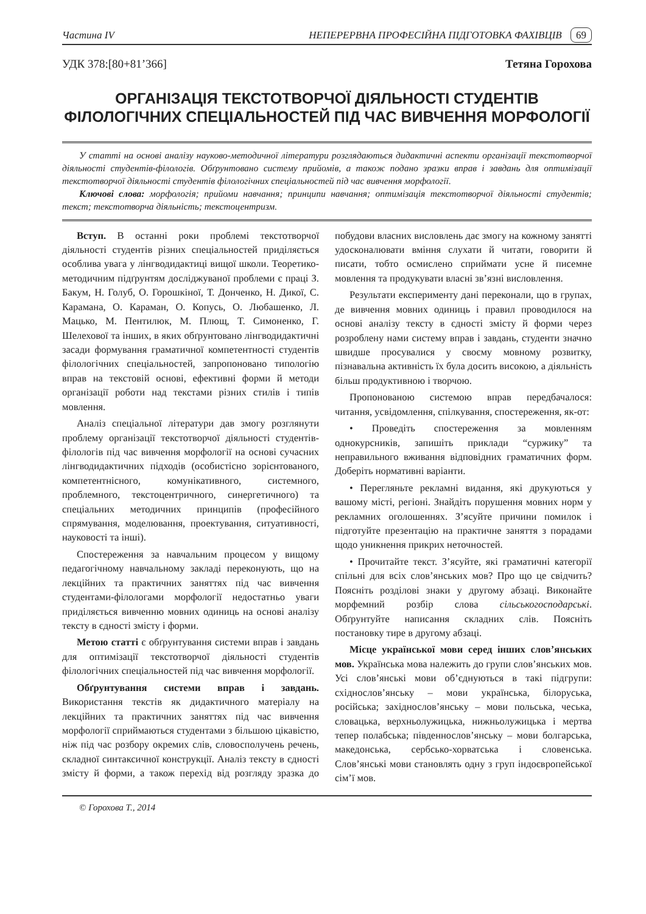Частина IV НЕПЕРЕРВНА ПРОФЕСІЙНА ПІДГОТОВКА ФАХІВЦІВ 69
УДК 378:[80+81’366] Тетяна Горохова
ОРГАНІЗАЦІЯ ТЕКСТОТВОРЧОЇ ДІЯЛЬНОСТІ СТУДЕНТІВ ФІЛОЛОГІЧНИХ СПЕЦІАЛЬНОСТЕЙ ПІД ЧАС ВИВЧЕННЯ МОРФОЛОГІЇ
У статті на основі аналізу науково-методичної літератури розглядаються дидактичні аспекти організації текстотворчої діяльності студентів-філологів. Обґрунтовано систему прийомів, а також подано зразки вправ і завдань для оптимізації текстотворчої діяльності студентів філологічних спеціальностей під час вивчення морфології.
Ключові слова: морфологія; прийоми навчання; принципи навчання; оптимізація текстотворчої діяльності студентів; текст; текстотворча діяльність; текстоцентризм.
Вступ. В останні роки проблемі текстотворчої діяльності студентів різних спеціальностей приділяється особлива увага у лінгводидактиці вищої школи. Теоретико-методичним підґрунтям досліджуваної проблеми є праці З. Бакум, Н. Голуб, О. Горошкіної, Т. Донченко, Н. Дикої, С. Карамана, О. Караман, О. Копусь, О. Любашенко, Л. Мацько, М. Пентилюк, М. Плющ, Т. Симоненко, Г. Шелехової та інших, в яких обґрунтовано лінгводидактичні засади формування граматичної компетентності студентів філологічних спеціальностей, запропоновано типологію вправ на текстовій основі, ефективні форми й методи організації роботи над текстами різних стилів і типів мовлення.
Аналіз спеціальної літератури дав змогу розглянути проблему організації текстотворчої діяльності студентів-філологів під час вивчення морфології на основі сучасних лінгводидактичних підходів (особистісно зорієнтованого, компетентнісного, комунікативного, системного, проблемного, текстоцентричного, синергетичного) та спеціальних методичних принципів (професійного спрямування, моделювання, проектування, ситуативності, науковості та інші).
Спостереження за навчальним процесом у вищому педагогічному навчальному закладі переконують, що на лекційних та практичних заняттях під час вивчення студентами-філологами морфології недостатньо уваги приділяється вивченню мовних одиниць на основі аналізу тексту в єдності змісту і форми.
Метою статті є обґрунтування системи вправ і завдань для оптимізації текстотворчої діяльності студентів філологічних спеціальностей під час вивчення морфології.
Обґрунтування системи вправ і завдань. Використання текстів як дидактичного матеріалу на лекційних та практичних заняттях під час вивчення морфології сприймаються студентами з більшою цікавістю, ніж під час розбору окремих слів, словосполучень речень, складної синтаксичної конструкції. Аналіз тексту в єдності змісту й форми, а також перехід від розгляду зразка до побудови власних висловлень дає змогу на кожному занятті удосконалювати вміння слухати й читати, говорити й писати, тобто осмислено сприймати усне й писемне мовлення та продукувати власні зв’язні висловлення.
Результати експерименту дані переконали, що в групах, де вивчення мовних одиниць і правил проводилося на основі аналізу тексту в єдності змісту й форми через розроблену нами систему вправ і завдань, студенти значно швидше просувалися у своєму мовному розвитку, пізнавальна активність їх була досить високою, а діяльність більш продуктивною і творчою.
Пропонованою системою вправ передбачалося: читання, усвідомлення, спілкування, спостереження, як-от:
• Проведіть спостереження за мовленням однокурсників, запишіть приклади “суржику” та неправильного вживання відповідних граматичних форм. Доберіть нормативні варіанти.
• Перегляньте рекламні видання, які друкуються у вашому місті, регіоні. Знайдіть порушення мовних норм у рекламних оголошеннях. З’ясуйте причини помилок і підготуйте презентацію на практичне заняття з порадами щодо уникнення прикрих неточностей.
• Прочитайте текст. З’ясуйте, які граматичні категорії спільні для всіх слов’янських мов? Про що це свідчить? Поясніть розділові знаки у другому абзаці. Виконайте морфемний розбір слова сільськогосподарські. Обґрунтуйте написання складних слів. Поясніть постановку тире в другому абзаці.
Місце української мови серед інших слов’янських мов. Українська мова належить до групи слов’янських мов. Усі слов’янські мови об’єднуються в такі підгрупи: східнослов’янську – мови українська, білоруська, російська; західнослов’янську – мови польська, чеська, словацька, верхньолужицька, нижньолужицька і мертва тепер полабська; південнослов’янську – мови болгарська, македонська, сербсько-хорватська і словенська. Слов’янські мови становлять одну з груп індоєвропейської сім’ї мов.
© Горохова Т., 2014